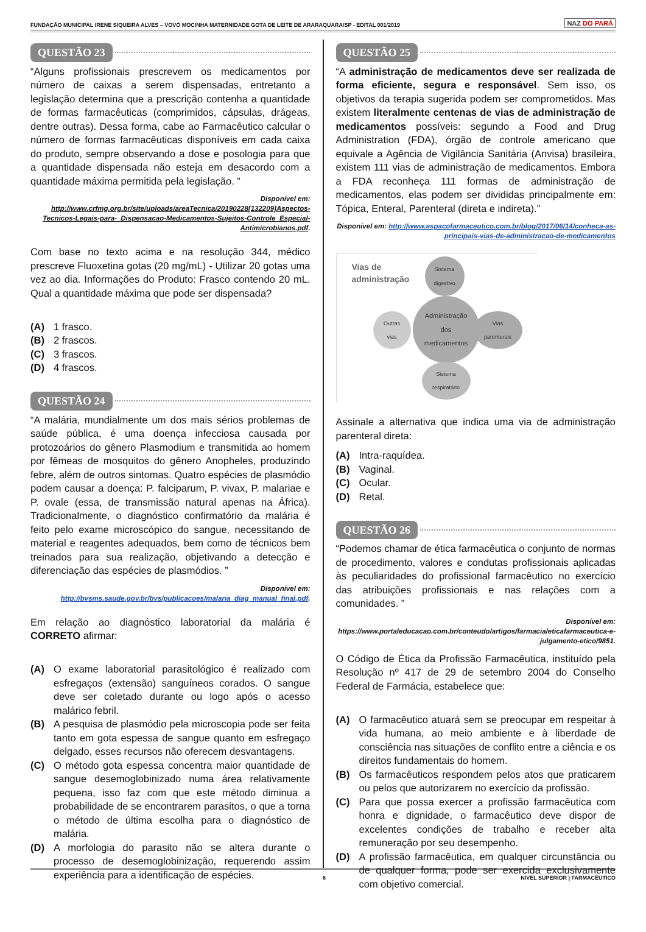FUNDAÇÃO MUNICIPAL IRENE SIQUEIRA ALVES – VOVÓ MOCINHA MATERNIDADE GOTA DE LEITE DE ARARAQUARA/SP - EDITAL 001/2019 NAZ DO PARÁ
QUESTÃO 23
“Alguns profissionais prescrevem os medicamentos por número de caixas a serem dispensadas, entretanto a legislação determina que a prescrição contenha a quantidade de formas farmacêuticas (comprimidos, cápsulas, drágeas, dentre outras). Dessa forma, cabe ao Farmacêutico calcular o número de formas farmacêuticas disponíveis em cada caixa do produto, sempre observando a dose e posologia para que a quantidade dispensada não esteja em desacordo com a quantidade máxima permitida pela legislação. ”
Disponível em:
http://www.crfmg.org.br/site/uploads/areaTecnica/20190228[132209]Aspectos-Tecnicos-Legais-para-_Dispensacao-Medicamentos-Sujeitos-Controle_Especial-Antimicrobianos.pdf.
Com base no texto acima e na resolução 344, médico prescreve Fluoxetina gotas (20 mg/mL) - Utilizar 20 gotas uma vez ao dia. Informações do Produto: Frasco contendo 20 mL. Qual a quantidade máxima que pode ser dispensada?
(A) 1 frasco.
(B) 2 frascos.
(C) 3 frascos.
(D) 4 frascos.
QUESTÃO 24
“A malária, mundialmente um dos mais sérios problemas de saúde pública, é uma doença infecciosa causada por protozoários do gênero Plasmodium e transmitida ao homem por fêmeas de mosquitos do gênero Anopheles, produzindo febre, além de outros sintomas. Quatro espécies de plasmódio podem causar a doença: P. falciparum, P. vivax, P. malariae e P. ovale (essa, de transmissão natural apenas na África). Tradicionalmente, o diagnóstico confirmatório da malária é feito pelo exame microscópico do sangue, necessitando de material e reagentes adequados, bem como de técnicos bem treinados para sua realização, objetivando a detecção e diferenciação das espécies de plasmódios. ”
Disponível em:
http://bvsms.saude.gov.br/bvs/publicacoes/malaria_diag_manual_final.pdf.
Em relação ao diagnóstico laboratorial da malária é CORRETO afirmar:
(A) O exame laboratorial parasitológico é realizado com esfregaços (extensão) sanguíneos corados. O sangue deve ser coletado durante ou logo após o acesso malárico febril.
(B) A pesquisa de plasmódio pela microscopia pode ser feita tanto em gota espessa de sangue quanto em esfregaço delgado, esses recursos não oferecem desvantagens.
(C) O método gota espessa concentra maior quantidade de sangue desemoglobinizado numa área relativamente pequena, isso faz com que este método diminua a probabilidade de se encontrarem parasitos, o que a torna o método de última escolha para o diagnóstico de malária.
(D) A morfologia do parasito não se altera durante o processo de desemoglobinização, requerendo assim experiência para a identificação de espécies.
QUESTÃO 25
“A administração de medicamentos deve ser realizada de forma eficiente, segura e responsável. Sem isso, os objetivos da terapia sugerida podem ser comprometidos. Mas existem literalmente centenas de vias de administração de medicamentos possíveis: segundo a Food and Drug Administration (FDA), órgão de controle americano que equivale a Agência de Vigilância Sanitária (Anvisa) brasileira, existem 111 vias de administração de medicamentos. Embora a FDA reconheça 111 formas de administração de medicamentos, elas podem ser divididas principalmente em: Tópica, Enteral, Parenteral (direta e indireta).”
Disponível em: http://www.espacofarmaceutico.com.br/blog/2017/06/14/conheca-as-principais-vias-de-administracao-de-medicamentos
Vias de
administração
Sistema
digestivo
Administração
dos
medicamentos
Outras
vias
Vias
parenterais
Sistema
respiratório
Assinale a alternativa que indica uma via de administração parenteral direta:
(A) Intra-raquídea.
(B) Vaginal.
(C) Ocular.
(D) Retal.
QUESTÃO 26
“Podemos chamar de ética farmacêutica o conjunto de normas de procedimento, valores e condutas profissionais aplicadas às peculiaridades do profissional farmacêutico no exercício das atribuições profissionais e nas relações com a comunidades. ”
Disponível em:
https://www.portaleducacao.com.br/conteudo/artigos/farmacia/eticafarmaceutica-e-julgamento-etico/9851.
O Código de Ética da Profissão Farmacêutica, instituído pela Resolução nº 417 de 29 de setembro 2004 do Conselho Federal de Farmácia, estabelece que:
(A) O farmacêutico atuará sem se preocupar em respeitar à vida humana, ao meio ambiente e à liberdade de consciência nas situações de conflito entre a ciência e os direitos fundamentais do homem.
(B) Os farmacêuticos respondem pelos atos que praticarem ou pelos que autorizarem no exercício da profissão.
(C) Para que possa exercer a profissão farmacêutica com honra e dignidade, o farmacêutico deve dispor de excelentes condições de trabalho e receber alta remuneração por seu desempenho.
(D) A profissão farmacêutica, em qualquer circunstância ou de qualquer forma, pode ser exercida exclusivamente com objetivo comercial.
6 NÍVEL SUPERIOR | FARMACÊUTICO